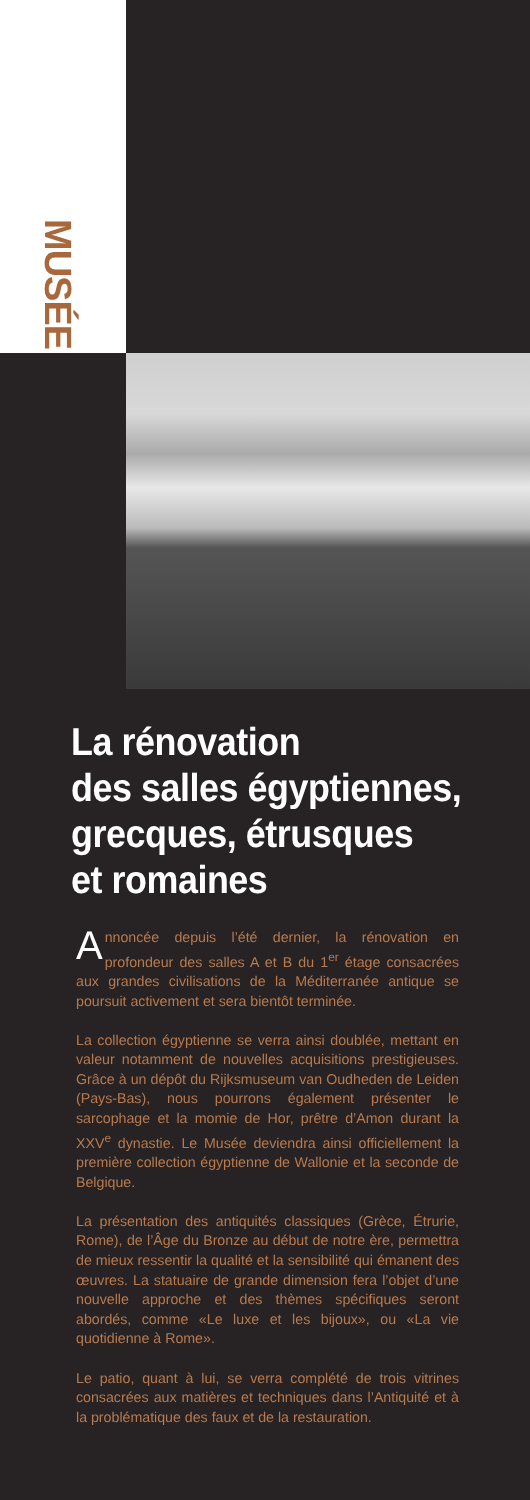MUSÉE
La rénovation
des salles égyptiennes,
grecques, étrusques
et romaines
Annoncée depuis l’été dernier, la rénovation en profondeur des salles A et B du 1<sup>er</sup> étage consacrées aux grandes civilisations de la Méditerranée antique se poursuit activement et sera bientôt terminée.
La collection égyptienne se verra ainsi doublée, mettant en valeur notamment de nouvelles acquisitions prestigieuses. Grâce à un dépôt du Rijksmuseum van Oudheden de Leiden (Pays-Bas), nous pourrons également présenter le sarcophage et la momie de Hor, prêtre d’Amon durant la XXV<sup>e</sup> dynastie. Le Musée deviendra ainsi officiellement la première collection égyptienne de Wallonie et la seconde de Belgique.
La présentation des antiquités classiques (Grèce, Étrurie, Rome), de l’Âge du Bronze au début de notre ère, permettra de mieux ressentir la qualité et la sensibilité qui émanent des œuvres. La statuaire de grande dimension fera l’objet d’une nouvelle approche et des thèmes spécifiques seront abordés, comme «Le luxe et les bijoux», ou «La vie quotidienne à Rome».
Le patio, quant à lui, se verra complété de trois vitrines consacrées aux matières et techniques dans l’Antiquité et à la problématique des faux et de la restauration.